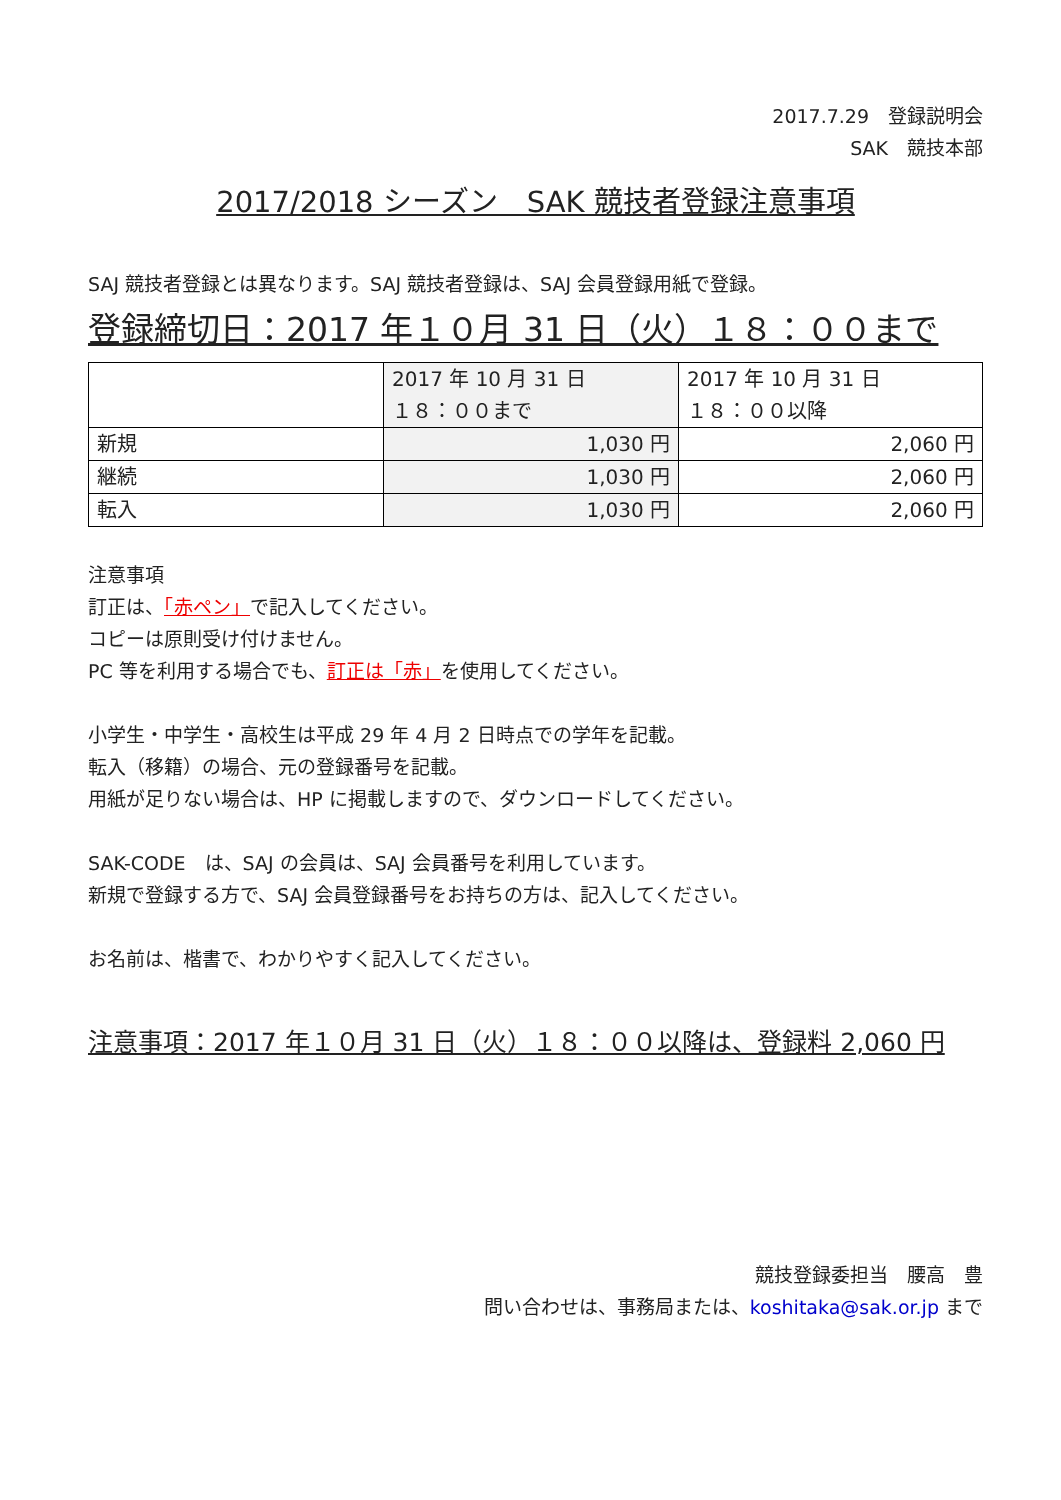2017.7.29　登録説明会
SAK　競技本部
2017/2018 シーズン　SAK 競技者登録注意事項
SAJ 競技者登録とは異なります。SAJ 競技者登録は、SAJ 会員登録用紙で登録。
登録締切日：2017 年１０月 31 日（火）１８：００まで
| | 2017 年 10 月 31 日 １８：００まで | 2017 年 10 月 31 日 １８：００以降 |
| 新規 | 1,030 円 | 2,060 円 |
| 継続 | 1,030 円 | 2,060 円 |
| 転入 | 1,030 円 | 2,060 円 |
注意事項
訂正は、「赤ペン」で記入してください。
コピーは原則受け付けません。
PC 等を利用する場合でも、訂正は「赤」を使用してください。
小学生・中学生・高校生は平成 29 年 4 月 2 日時点での学年を記載。
転入（移籍）の場合、元の登録番号を記載。
用紙が足りない場合は、HP に掲載しますので、ダウンロードしてください。
SAK-CODE　は、SAJ の会員は、SAJ 会員番号を利用しています。
新規で登録する方で、SAJ 会員登録番号をお持ちの方は、記入してください。
お名前は、楷書で、わかりやすく記入してください。
注意事項：2017 年１０月 31 日（火）１８：００以降は、登録料 2,060 円
競技登録委担当　腰高　豊
問い合わせは、事務局または、koshitaka@sak.or.jp まで